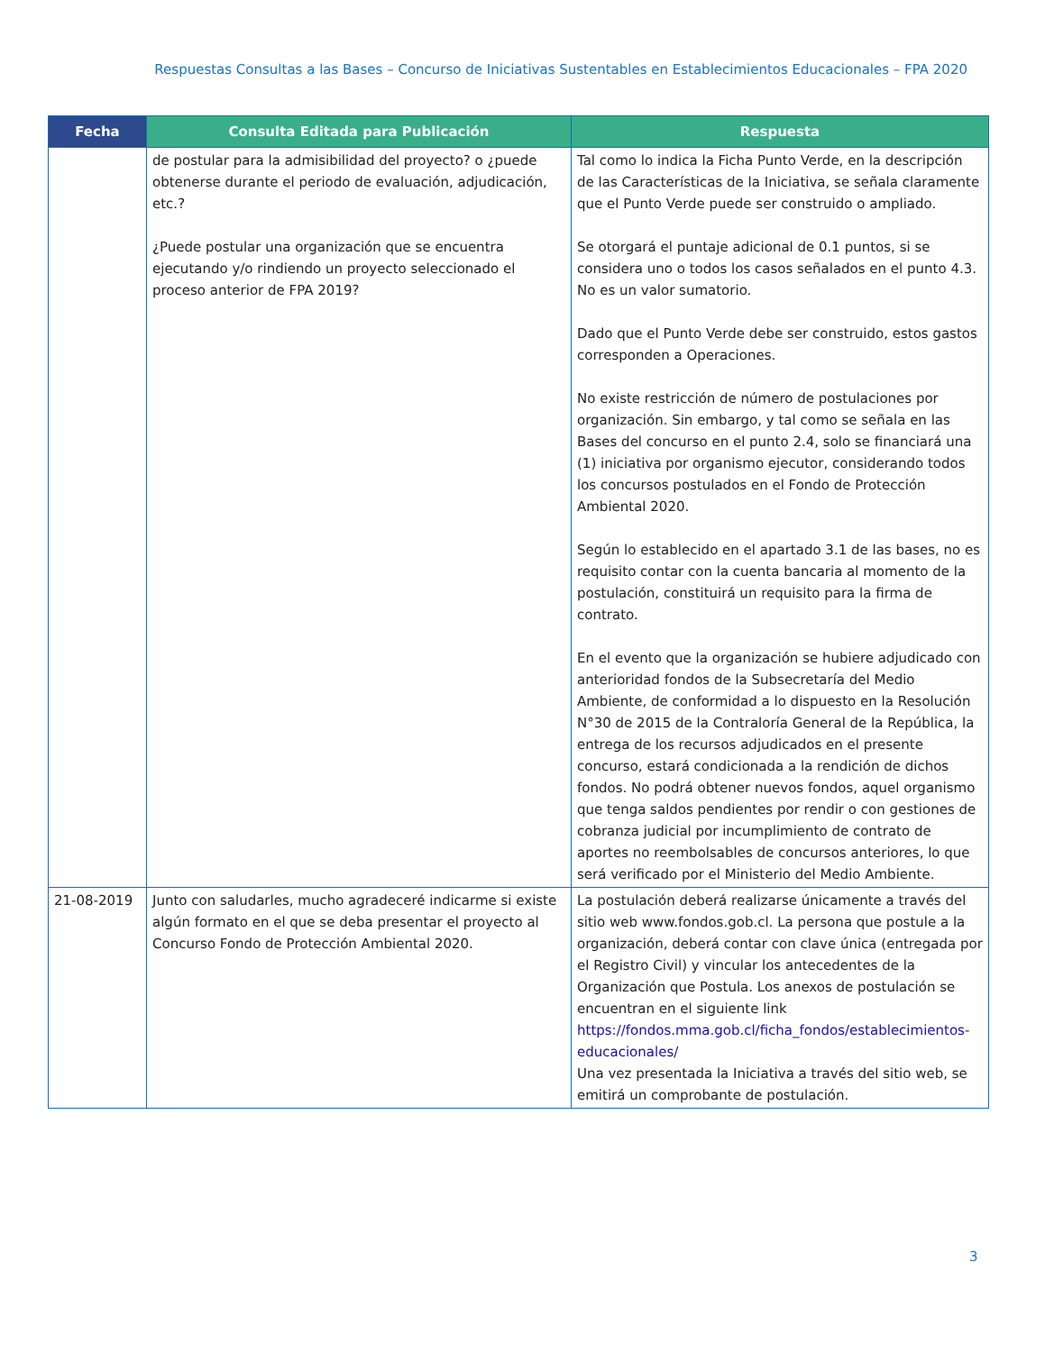Respuestas Consultas a las Bases – Concurso de Iniciativas Sustentables en Establecimientos Educacionales – FPA 2020
| Fecha | Consulta Editada para Publicación | Respuesta |
| --- | --- | --- |
| | de postular para la admisibilidad del proyecto? o ¿puede obtenerse durante el periodo de evaluación, adjudicación, etc.? ¿Puede postular una organización que se encuentra ejecutando y/o rindiendo un proyecto seleccionado el proceso anterior de FPA 2019? | Tal como lo indica la Ficha Punto Verde, en la descripción de las Características de la Iniciativa, se señala claramente que el Punto Verde puede ser construido o ampliado. Se otorgará el puntaje adicional de 0.1 puntos, si se considera uno o todos los casos señalados en el punto 4.3. No es un valor sumatorio. Dado que el Punto Verde debe ser construido, estos gastos corresponden a Operaciones. No existe restricción de número de postulaciones por organización. Sin embargo, y tal como se señala en las Bases del concurso en el punto 2.4, solo se financiará una (1) iniciativa por organismo ejecutor, considerando todos los concursos postulados en el Fondo de Protección Ambiental 2020. Según lo establecido en el apartado 3.1 de las bases, no es requisito contar con la cuenta bancaria al momento de la postulación, constituirá un requisito para la firma de contrato. En el evento que la organización se hubiere adjudicado con anterioridad fondos de la Subsecretaría del Medio Ambiente, de conformidad a lo dispuesto en la Resolución N°30 de 2015 de la Contraloría General de la República, la entrega de los recursos adjudicados en el presente concurso, estará condicionada a la rendición de dichos fondos. No podrá obtener nuevos fondos, aquel organismo que tenga saldos pendientes por rendir o con gestiones de cobranza judicial por incumplimiento de contrato de aportes no reembolsables de concursos anteriores, lo que será verificado por el Ministerio del Medio Ambiente. |
| 21-08-2019 | Junto con saludarles, mucho agradeceré indicarme si existe algún formato en el que se deba presentar el proyecto al Concurso Fondo de Protección Ambiental 2020. | La postulación deberá realizarse únicamente a través del sitio web www.fondos.gob.cl. La persona que postule a la organización, deberá contar con clave única (entregada por el Registro Civil) y vincular los antecedentes de la Organización que Postula. Los anexos de postulación se encuentran en el siguiente link https://fondos.mma.gob.cl/ficha_fondos/establecimientos-educacionales/ Una vez presentada la Iniciativa a través del sitio web, se emitirá un comprobante de postulación. |
3